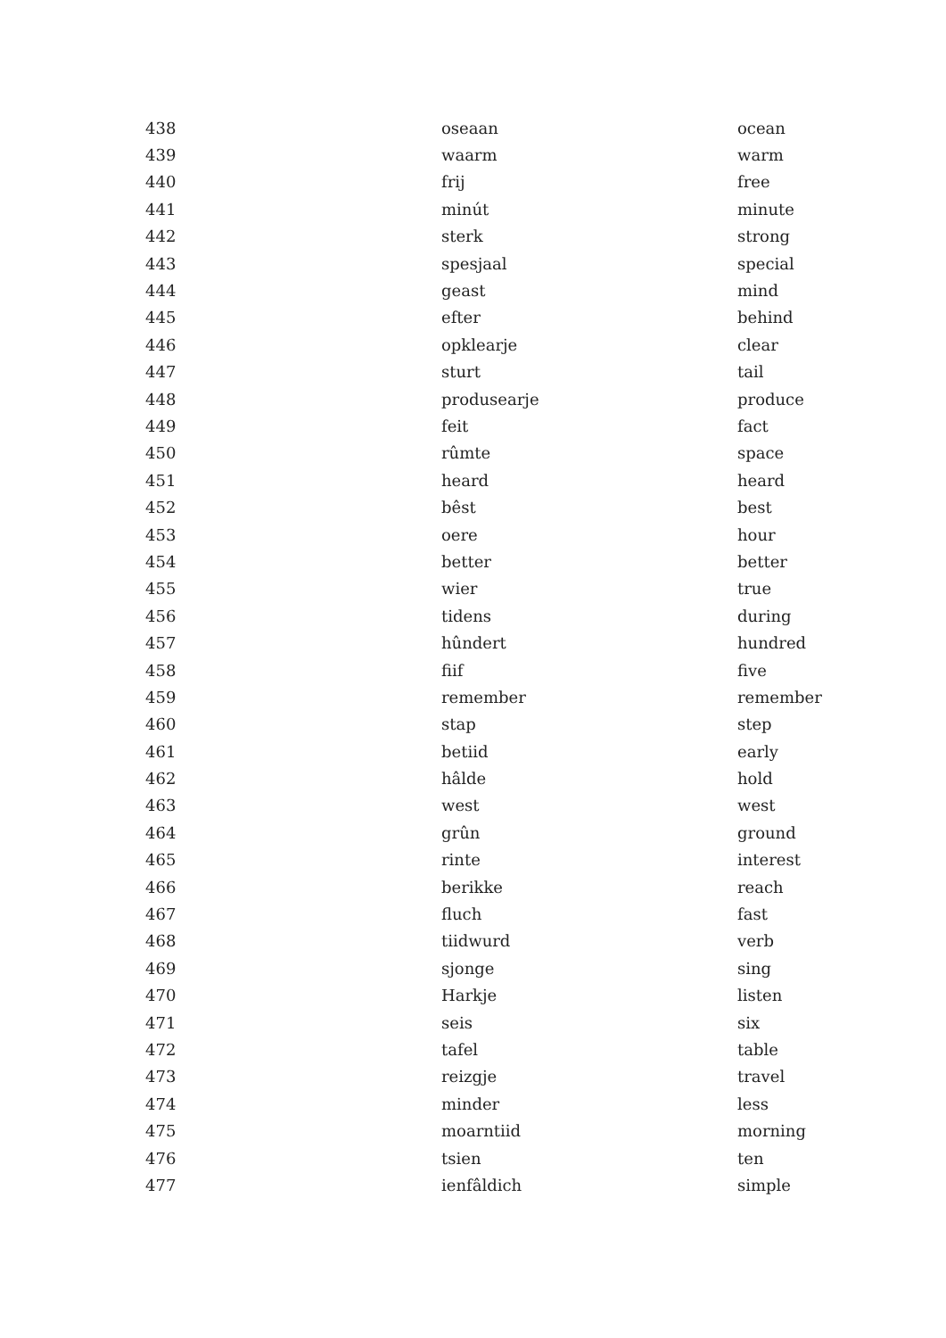| 438 | oseaan | ocean |
| 439 | waarm | warm |
| 440 | frij | free |
| 441 | minút | minute |
| 442 | sterk | strong |
| 443 | spesjaal | special |
| 444 | geast | mind |
| 445 | efter | behind |
| 446 | opklearje | clear |
| 447 | sturt | tail |
| 448 | produsearje | produce |
| 449 | feit | fact |
| 450 | rûmte | space |
| 451 | heard | heard |
| 452 | bêst | best |
| 453 | oere | hour |
| 454 | better | better |
| 455 | wier | true |
| 456 | tidens | during |
| 457 | hûndert | hundred |
| 458 | fiif | five |
| 459 | remember | remember |
| 460 | stap | step |
| 461 | betiid | early |
| 462 | hâlde | hold |
| 463 | west | west |
| 464 | grûn | ground |
| 465 | rinte | interest |
| 466 | berikke | reach |
| 467 | fluch | fast |
| 468 | tiidwurd | verb |
| 469 | sjonge | sing |
| 470 | Harkje | listen |
| 471 | seis | six |
| 472 | tafel | table |
| 473 | reizgje | travel |
| 474 | minder | less |
| 475 | moarntiid | morning |
| 476 | tsien | ten |
| 477 | ienfâldich | simple |